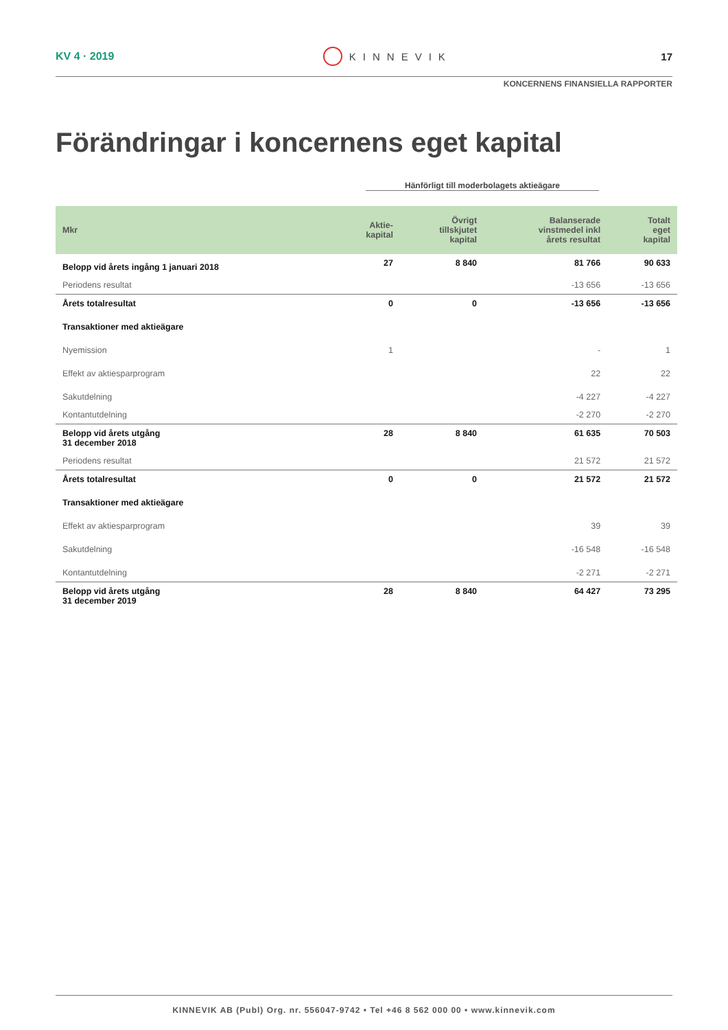KV 4 · 2019 KINNEVIK 17
KONCERNENS FINANSIELLA RAPPORTER
Förändringar i koncernens eget kapital
Hänförligt till moderbolagets aktieägare
| Mkr | Aktie- kapital | Övrigt tillskjutet kapital | Balanserade vinstmedel inkl årets resultat | Totalt eget kapital |
| --- | --- | --- | --- | --- |
| Belopp vid årets ingång 1 januari 2018 | 27 | 8 840 | 81 766 | 90 633 |
| Periodens resultat | | | -13 656 | -13 656 |
| Årets totalresultat | 0 | 0 | -13 656 | -13 656 |
| Transaktioner med aktieägare | | | | |
| Nyemission | 1 | | - | 1 |
| Effekt av aktiesparprogram | | | 22 | 22 |
| Sakutdelning | | | -4 227 | -4 227 |
| Kontantutdelning | | | -2 270 | -2 270 |
| Belopp vid årets utgång 31 december 2018 | 28 | 8 840 | 61 635 | 70 503 |
| Periodens resultat | | | 21 572 | 21 572 |
| Årets totalresultat | 0 | 0 | 21 572 | 21 572 |
| Transaktioner med aktieägare | | | | |
| Effekt av aktiesparprogram | | | 39 | 39 |
| Sakutdelning | | | -16 548 | -16 548 |
| Kontantutdelning | | | -2 271 | -2 271 |
| Belopp vid årets utgång 31 december 2019 | 28 | 8 840 | 64 427 | 73 295 |
KINNEVIK AB (Publ) Org. nr. 556047-9742 • Tel +46 8 562 000 00 • www.kinnevik.com